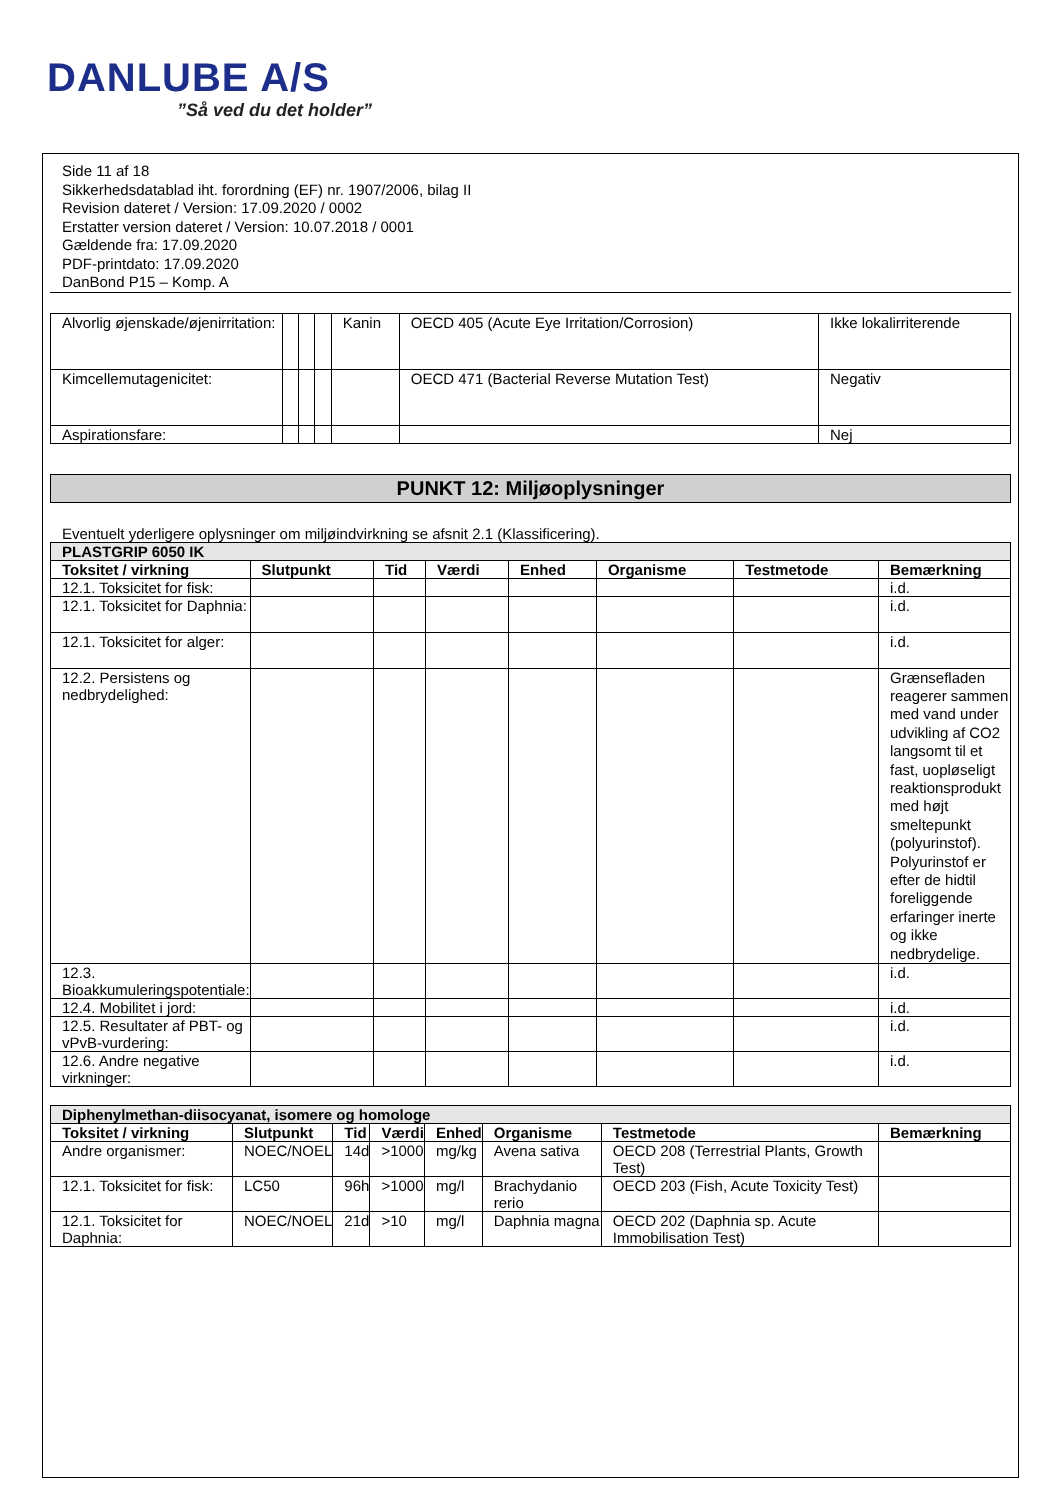DANLUBE A/S
”Så ved du det holder”
Side 11 af 18
Sikkerhedsdatablad iht. forordning (EF) nr. 1907/2006, bilag II
Revision dateret / Version: 17.09.2020 / 0002
Erstatter version dateret / Version: 10.07.2018 / 0001
Gældende fra: 17.09.2020
PDF-printdato: 17.09.2020
DanBond P15 – Komp. A
| Alvorlig øjenskade/øjenirritation: | | | | Kanin | OECD 405 (Acute Eye Irritation/Corrosion) | Ikke lokalirriterende |
| Kimcellemutagenicitet: | | | | | OECD 471 (Bacterial Reverse Mutation Test) | Negativ |
| Aspirationsfare: | | | | | | Nej |
PUNKT 12: Miljøoplysninger
Eventuelt yderligere oplysninger om miljøindvirkning se afsnit 2.1 (Klassificering).
| PLASTGRIP 6050 IK | | | | | | | |
| Toksitet / virkning | Slutpunkt | Tid | Værdi | Enhed | Organisme | Testmetode | Bemærkning |
| 12.1. Toksicitet for fisk: | | | | | | | i.d. |
| 12.1. Toksicitet for Daphnia: | | | | | | | i.d. |
| 12.1. Toksicitet for alger: | | | | | | | i.d. |
| 12.2. Persistens og nedbrydelighed: | | | | | | | Grænsefladen reagerer sammen med vand under udvikling af CO2 langsomt til et fast, uopløseligt reaktionsprodukt med højt smeltepunkt (polyurinstof). Polyurinstof er efter de hidtil foreliggende erfaringer inerte og ikke nedbrydelige. |
| 12.3. Bioakkumuleringspotentiale: | | | | | | | i.d. |
| 12.4. Mobilitet i jord: | | | | | | | i.d. |
| 12.5. Resultater af PBT- og vPvB-vurdering: | | | | | | | i.d. |
| 12.6. Andre negative virkninger: | | | | | | | i.d. |
| Diphenylmethan-diisocyanat, isomere og homologe | | | | | | | |
| Toksitet / virkning | Slutpunkt | Tid | Værdi | Enhed | Organisme | Testmetode | Bemærkning |
| Andre organismer: | NOEC/NOEL | 14d | >1000 | mg/kg | Avena sativa | OECD 208 (Terrestrial Plants, Growth Test) | |
| 12.1. Toksicitet for fisk: | LC50 | 96h | >1000 | mg/l | Brachydanio rerio | OECD 203 (Fish, Acute Toxicity Test) | |
| 12.1. Toksicitet for Daphnia: | NOEC/NOEL | 21d | >10 | mg/l | Daphnia magna | OECD 202 (Daphnia sp. Acute Immobilisation Test) | |